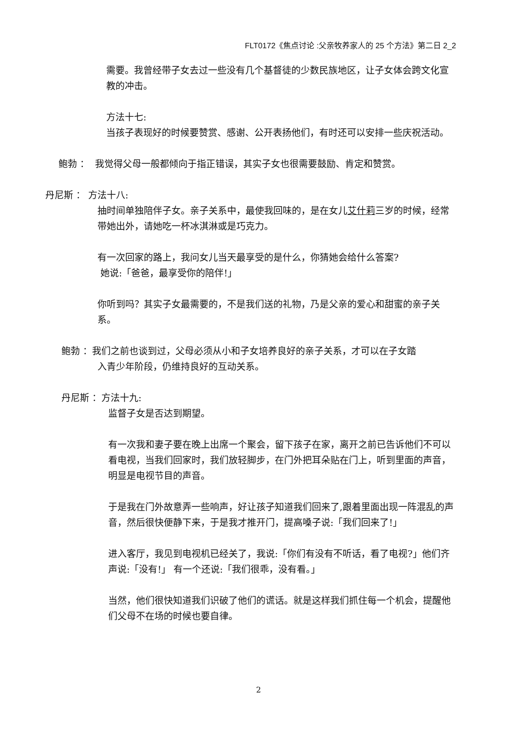FLT0172《焦点讨论 :父亲牧养家人的 25 个方法》第二日 2_2
需要。我曾经带子女去过一些没有几个基督徒的少数民族地区，让子女体会跨文化宣教的冲击。
方法十七:
当孩子表现好的时候要赞赏、感谢、公开表扬他们，有时还可以安排一些庆祝活动。
鲍勃 ： 我觉得父母一般都倾向于指正错误，其实子女也很需要鼓励、肯定和赞赏。
丹尼斯 ： 方法十八:
抽时间单独陪伴子女。亲子关系中，最使我回味的，是在女儿艾什莉三岁的时候，经常带她出外，请她吃一杯冰淇淋或是巧克力。
有一次回家的路上，我问女儿当天最享受的是什么，你猜她会给什么答案?
她说:「爸爸，最享受你的陪伴!」
你听到吗？其实子女最需要的，不是我们送的礼物，乃是父亲的爱心和甜蜜的亲子关系。
鲍勃 ：我们之前也谈到过，父母必须从小和子女培养良好的亲子关系，才可以在子女踏
入青少年阶段，仍维持良好的互动关系。
丹尼斯 ：方法十九:
监督子女是否达到期望。
有一次我和妻子要在晚上出席一个聚会，留下孩子在家，离开之前已告诉他们不可以看电视，当我们回家时，我们放轻脚步，在门外把耳朵贴在门上，听到里面的声音，明显是电视节目的声音。
于是我在门外故意弄一些响声，好让孩子知道我们回来了,跟着里面出现一阵混乱的声音，然后很快便静下来，于是我才推开门，提高嗓子说:「我们回来了!」
进入客厅，我见到电视机已经关了，我说:「你们有没有不听话，看了电视?」他们齐声说:「没有!」 有一个还说:「我们很乖，没有看。」
当然，他们很快知道我们识破了他们的谎话。就是这样我们抓住每一个机会，提醒他们父母不在场的时候也要自律。
2